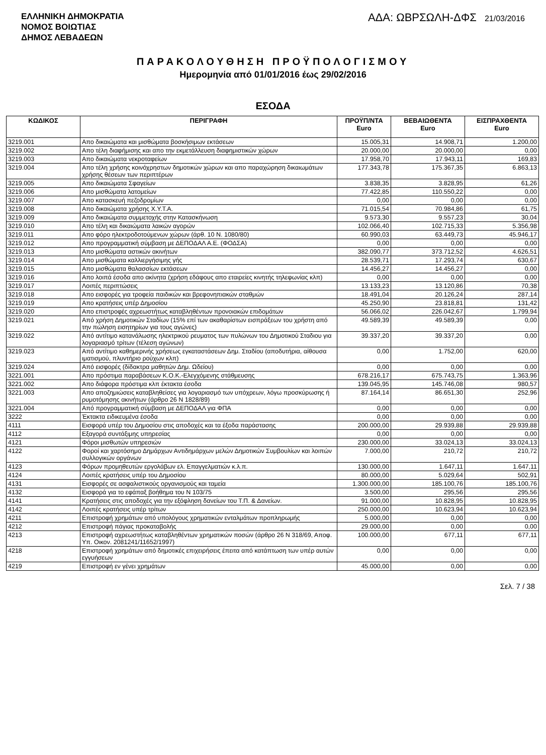ΕΛΛΗΝΙΚΗ ΔΗΜΟΚΡΑΤΙΑ
ΝΟΜΟΣ ΒΟΙΩΤΙΑΣ
ΔΗΜΟΣ ΛΕΒΑΔΕΩΝ
ΑΔΑ: ΩΒΡΣΩΛΗ-ΔΦΣ 21/03/2016
ΠΑΡΑΚΟΛΟΥΘΗΣΗ ΠΡΟΫΠΟΛΟΓΙΣΜΟΥ
Ημερομηνία από 01/01/2016 έως 29/02/2016
ΕΣΟΔΑ
| ΚΩΔΙΚΟΣ | ΠΕΡΙΓΡΑΦΗ | ΠΡΟΫΠ/ΝΤΑ Euro | ΒΕΒΑΙΩΘΕΝΤΑ Euro | ΕΙΣΠΡΑΧΘΕΝΤΑ Euro |
| --- | --- | --- | --- | --- |
| 3219.001 | Απο δικαιώματα και μισθώματα βοσκήσιμων εκτάσεων | 15.005,31 | 14.908,71 | 1.200,00 |
| 3219.002 | Απο τέλη διαφήμισης και απο την εκμετάλλευση διαφημιστικών χώρων | 20.000,00 | 20.000,00 | 0,00 |
| 3219.003 | Απο δικαιώματα νεκροταφείων | 17.958,70 | 17.943,11 | 169,83 |
| 3219.004 | Απο τέλη χρήσης κοινόχρηστων δημοτικών χώρων και απο παραχώρηση δικαιωμάτων χρήσης θέσεων των περιπτέρων | 177.343,78 | 175.367,35 | 6.863,13 |
| 3219.005 | Απο δικαιώματα Σφαγείων | 3.838,35 | 3.828,95 | 61,26 |
| 3219.006 | Απο μισθώματα λατομείων | 77.422,85 | 110.550,22 | 0,00 |
| 3219.007 | Απο κατασκευή πεζοδρομίων | 0,00 | 0,00 | 0,00 |
| 3219.008 | Απο δικαιώματα χρήσης Χ.Υ.Τ.Α. | 71.015,54 | 70.984,86 | 61,75 |
| 3219.009 | Απο δικαιώματα συμμετοχής στην Κατασκήνωση | 9.573,30 | 9.557,23 | 30,04 |
| 3219.010 | Απο τέλη και δικαιώματα λαικών αγορών | 102.066,40 | 102.715,33 | 5.356,98 |
| 3219.011 | Απο φόρο ηλεκτροδοτούμενων χώρων (άρθ. 10 Ν. 1080/80) | 60.990,03 | 63.449,73 | 45.946,17 |
| 3219.012 | Απο προγραμματική σύμβαση με ΔΕΠΟΔΑΛ Α.Ε. (ΦΟΔΣΑ) | 0,00 | 0,00 | 0,00 |
| 3219.013 | Απο μισθώματα αστικών ακινήτων | 382.090,77 | 373.712,52 | 4.626,51 |
| 3219.014 | Απο μισθώματα καλλιεργήσιμης γής | 28.539,71 | 17.293,74 | 630,67 |
| 3219.015 | Απο μισθώματα θαλασσίων εκτάσεων | 14.456,27 | 14.456,27 | 0,00 |
| 3219.016 | Απο λοιπά έσοδα απο ακίνητα (χρήση εδάφους απο εταιρείες κινητής τηλεφωνίας κλπ) | 0,00 | 0,00 | 0,00 |
| 3219.017 | Λοιπές περιπτώσεις | 13.133,23 | 13.120,86 | 70,38 |
| 3219.018 | Απο εισφορές για τροφεία παιδικών και βρεφονηπιακών σταθμών | 18.491,04 | 20.126,24 | 287,14 |
| 3219.019 | Απο κρατήσεις υπέρ Δημοσίου | 45.250,90 | 23.818,81 | 131,42 |
| 3219.020 | Απο επιστροφές αχρεωστήτως καταβληθέντων προνοιακών επιδομάτων | 56.066,02 | 226.042,67 | 1.799,94 |
| 3219.021 | Από χρήση Δημοτικών Σταδίων (15% επί των ακαθαρίστων εισπράξεων του χρήστη από την πώληση εισητηρίων για τους αγώνες) | 49.589,39 | 49.589,39 | 0,00 |
| 3219.022 | Από αντίτιμο κατανάλωσης ηλεκτρικού ρευματος των πυλώνων του Δημοτικού Σταδιου για λογαριασμό τρίτων (τέλεση αγώνων) | 39.337,20 | 39.337,20 | 0,00 |
| 3219.023 | Από αντίτιμο καθημερινής χρήσεως εγκαταστάσεων Δημ. Σταδίου (αποδυτήρια, αίθουσα ιματισμού, πλυντήριο ρούχων κλπ) | 0,00 | 1.752,00 | 620,00 |
| 3219.024 | Από εισφορές (δίδακτρα μαθητών Δημ. Ωδείου) | 0,00 | 0,00 | 0,00 |
| 3221.001 | Απο πρόστιμα παραβάσεων Κ.Ο.Κ.-Ελεγχόμενης στάθμευσης | 678.216,17 | 675.743,75 | 1.363,96 |
| 3221.002 | Απο διάφορα πρόστιμα κλπ έκτακτα έσοδα | 139.045,95 | 145.746,08 | 980,57 |
| 3221.003 | Απο αποζημιώσεις καταβληθείσες για λογαριασμό των υπόχρεων, λόγω προσκύρωσης ή ρυμοτόμησης ακινήτων (άρθρο 26 Ν 1828/89) | 87.164,14 | 86.651,30 | 252,96 |
| 3221.004 | Από προγραμματική σύμβαση με ΔΕΠΟΔΑΛ για ΦΠΑ | 0,00 | 0,00 | 0,00 |
| 3222 | Έκτακτα ειδικευμένα έσοδα | 0,00 | 0,00 | 0,00 |
| 4111 | Εισφορά υπέρ του Δημοσίου στις αποδοχές και τα έξοδα παράστασης | 200.000,00 | 29.939,88 | 29.939,88 |
| 4112 | Εξαγορά συντάξιμης υπηρεσίας | 0,00 | 0,00 | 0,00 |
| 4121 | Φόροι μισθωτών υπηρεσιών | 230.000,00 | 33.024,13 | 33.024,13 |
| 4122 | Φοροί και χαρτόσημο Δημάρχων Αντιδημάρχων μελών Δημοτικών Συμβουλίων και λοιπών συλλογικών οργάνων | 7.000,00 | 210,72 | 210,72 |
| 4123 | Φόρων προμηθευτών εργολάβων ελ. Επαγγελματιών κ.λ.π. | 130.000,00 | 1.647,11 | 1.647,11 |
| 4124 | Λοιπές κρατήσεις υπέρ του Δημοσίου | 80.000,00 | 5.029,64 | 502,91 |
| 4131 | Εισφορές σε ασφαλιστικούς οργανισμούς και ταμεία | 1.300.000,00 | 185.100,76 | 185.100,76 |
| 4132 | Εισφορά για το εφάπαξ βοήθημα του Ν 103/75 | 3.500,00 | 295,56 | 295,56 |
| 4141 | Κρατήσεις στις αποδοχές για την εξόφληση δανείων του Τ.Π. & Δανείων. | 91.000,00 | 10.828,95 | 10.828,95 |
| 4142 | Λοιπές κρατήσεις υπέρ τρίτων | 250.000,00 | 10.623,94 | 10.623,94 |
| 4211 | Επιστροφή χρημάτων από υπολόγους χρηματικών ενταλμάτων προπληρωμής | 5.000,00 | 0,00 | 0,00 |
| 4212 | Επιστροφή πάγιας προκαταβολής | 29.000,00 | 0,00 | 0,00 |
| 4213 | Επιστροφή αχρεωστήτως καταβληθέντων χρηματικών ποσών (άρθρο 26 Ν 318/69, Αποφ. Υπ. Οικον. 2081241/11652/1997) | 100.000,00 | 677,11 | 677,11 |
| 4218 | Επιστροφή χρημάτων από δημοτικές επιχειρήσεις έπειτα από κατάπτωση των υπέρ αυτών εγγυήσεων | 0,00 | 0,00 | 0,00 |
| 4219 | Επιστροφή εν γένει χρημάτων | 45.000,00 | 0,00 | 0,00 |
Σελ. 7 / 38